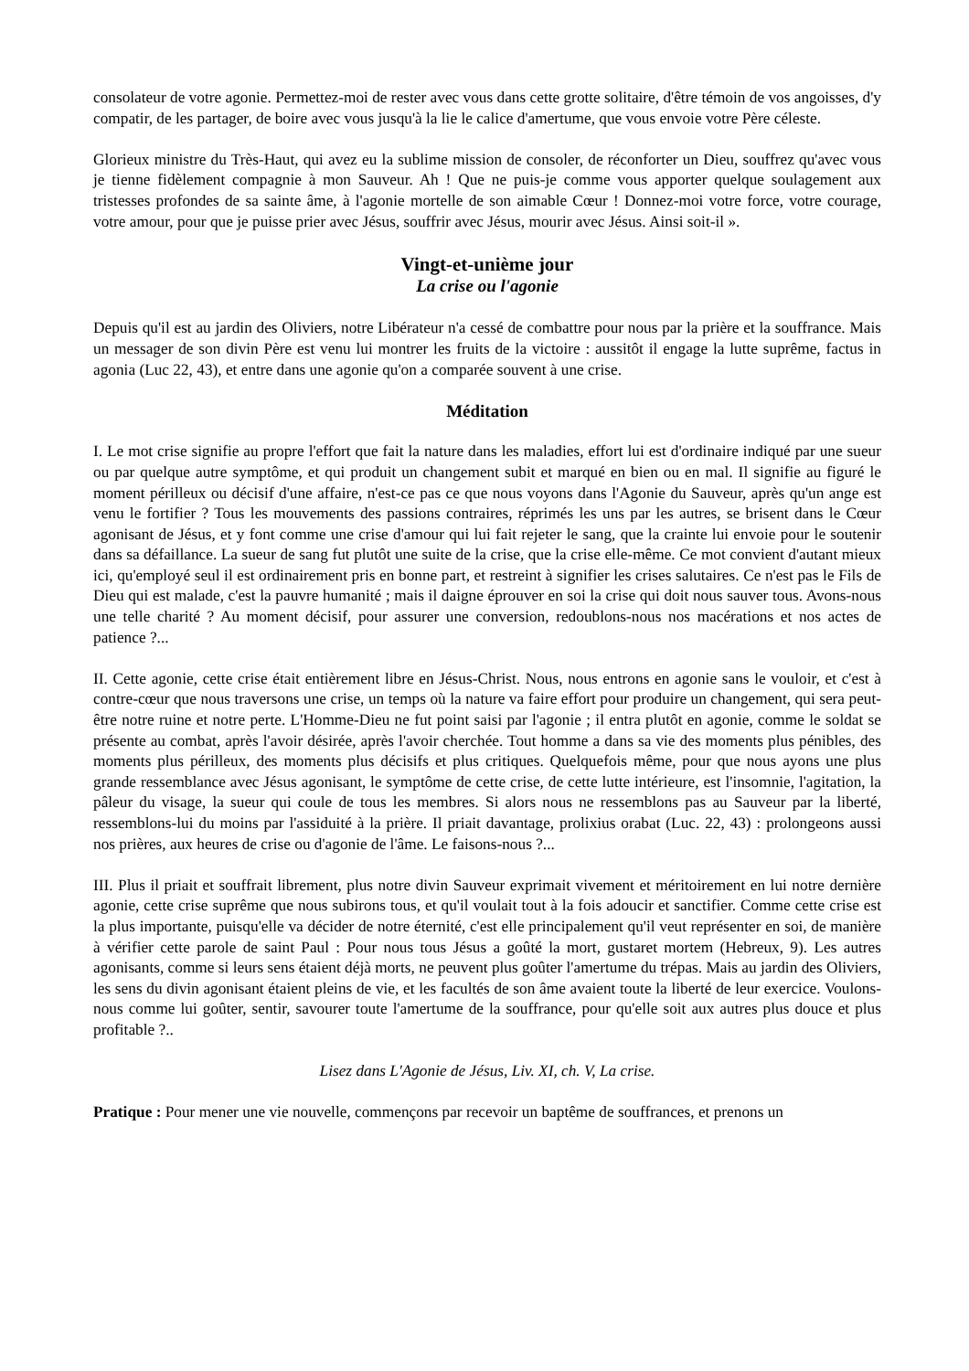consolateur de votre agonie. Permettez-moi de rester avec vous dans cette grotte solitaire, d'être témoin de vos angoisses, d'y compatir, de les partager, de boire avec vous jusqu'à la lie le calice d'amertume, que vous envoie votre Père céleste.
Glorieux ministre du Très-Haut, qui avez eu la sublime mission de consoler, de réconforter un Dieu, souffrez qu'avec vous je tienne fidèlement compagnie à mon Sauveur. Ah ! Que ne puis-je comme vous apporter quelque soulagement aux tristesses profondes de sa sainte âme, à l'agonie mortelle de son aimable Cœur ! Donnez-moi votre force, votre courage, votre amour, pour que je puisse prier avec Jésus, souffrir avec Jésus, mourir avec Jésus. Ainsi soit-il ».
Vingt-et-unième jour
La crise ou l'agonie
Depuis qu'il est au jardin des Oliviers, notre Libérateur n'a cessé de combattre pour nous par la prière et la souffrance. Mais un messager de son divin Père est venu lui montrer les fruits de la victoire : aussitôt il engage la lutte suprême, factus in agonia (Luc 22, 43), et entre dans une agonie qu'on a comparée souvent à une crise.
Méditation
I. Le mot crise signifie au propre l'effort que fait la nature dans les maladies, effort lui est d'ordinaire indiqué par une sueur ou par quelque autre symptôme, et qui produit un changement subit et marqué en bien ou en mal. Il signifie au figuré le moment périlleux ou décisif d'une affaire, n'est-ce pas ce que nous voyons dans l'Agonie du Sauveur, après qu'un ange est venu le fortifier ? Tous les mouvements des passions contraires, réprimés les uns par les autres, se brisent dans le Cœur agonisant de Jésus, et y font comme une crise d'amour qui lui fait rejeter le sang, que la crainte lui envoie pour le soutenir dans sa défaillance. La sueur de sang fut plutôt une suite de la crise, que la crise elle-même. Ce mot convient d'autant mieux ici, qu'employé seul il est ordinairement pris en bonne part, et restreint à signifier les crises salutaires. Ce n'est pas le Fils de Dieu qui est malade, c'est la pauvre humanité ; mais il daigne éprouver en soi la crise qui doit nous sauver tous. Avons-nous une telle charité ? Au moment décisif, pour assurer une conversion, redoublons-nous nos macérations et nos actes de patience ?...
II. Cette agonie, cette crise était entièrement libre en Jésus-Christ. Nous, nous entrons en agonie sans le vouloir, et c'est à contre-cœur que nous traversons une crise, un temps où la nature va faire effort pour produire un changement, qui sera peut-être notre ruine et notre perte. L'Homme-Dieu ne fut point saisi par l'agonie ; il entra plutôt en agonie, comme le soldat se présente au combat, après l'avoir désirée, après l'avoir cherchée. Tout homme a dans sa vie des moments plus pénibles, des moments plus périlleux, des moments plus décisifs et plus critiques. Quelquefois même, pour que nous ayons une plus grande ressemblance avec Jésus agonisant, le symptôme de cette crise, de cette lutte intérieure, est l'insomnie, l'agitation, la pâleur du visage, la sueur qui coule de tous les membres. Si alors nous ne ressemblons pas au Sauveur par la liberté, ressemblons-lui du moins par l'assiduité à la prière. Il priait davantage, prolixius orabat (Luc. 22, 43) : prolongeons aussi nos prières, aux heures de crise ou d'agonie de l'âme. Le faisons-nous ?...
III. Plus il priait et souffrait librement, plus notre divin Sauveur exprimait vivement et méritoirement en lui notre dernière agonie, cette crise suprême que nous subirons tous, et qu'il voulait tout à la fois adoucir et sanctifier. Comme cette crise est la plus importante, puisqu'elle va décider de notre éternité, c'est elle principalement qu'il veut représenter en soi, de manière à vérifier cette parole de saint Paul : Pour nous tous Jésus a goûté la mort, gustaret mortem (Hebreux, 9). Les autres agonisants, comme si leurs sens étaient déjà morts, ne peuvent plus goûter l'amertume du trépas. Mais au jardin des Oliviers, les sens du divin agonisant étaient pleins de vie, et les facultés de son âme avaient toute la liberté de leur exercice. Voulons-nous comme lui goûter, sentir, savourer toute l'amertume de la souffrance, pour qu'elle soit aux autres plus douce et plus profitable ?..
Lisez dans L'Agonie de Jésus, Liv. XI, ch. V, La crise.
Pratique : Pour mener une vie nouvelle, commençons par recevoir un baptême de souffrances, et prenons un